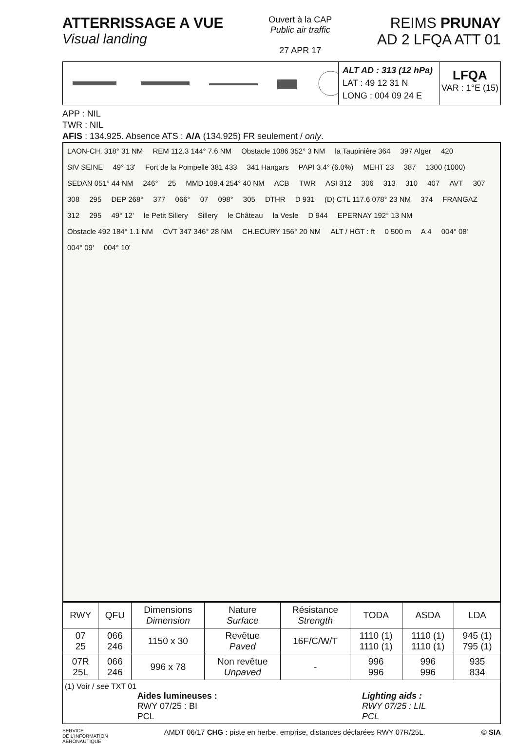ATTERRISSAGE A VUE
Visual landing
Ouvert à la CAP
Public air traffic
27 APR 17
REIMS PRUNAY
AD 2 LFQA ATT 01
ALT AD : 313 (12 hPa)
LAT : 49 12 31 N
LONG : 004 09 24 E
LFQA
VAR : 1°E (15)
APP : NIL
TWR : NIL
AFIS : 134.925. Absence ATS : A/A (134.925) FR seulement / only.
LAON-CH. 318° 31 NM REM 112.3 144° 7.6 NM Obstacle 1086 352° 3 NM la Taupinière 364 397 Alger 420 SIV SEINE 49° 13' Fort de la Pompelle 381 433 341 Hangars PAPI 3.4° (6.0%) MEHT 23 387 1300 (1000) SEDAN 051° 44 NM 246° 25 MMD 109.4 254° 40 NM ACB TWR ASI 312 306 313 310 407 AVT 307 308 295 DEP 268° 377 066° 07 098° 305 DTHR D 931 (D) CTL 117.6 078° 23 NM 374 FRANGAZ 312 295 49° 12' le Petit Sillery Sillery le Château la Vesle D 944 EPERNAY 192° 13 NM Obstacle 492 184° 1.1 NM CVT 347 346° 28 NM CH.ECURY 156° 20 NM ALT / HGT : ft 0 500 m A 4 004° 08' 004° 09' 004° 10'
| RWY | QFU | Dimensions Dimension | Nature Surface | Résistance Strength | TODA | ASDA | LDA |
| --- | --- | --- | --- | --- | --- | --- | --- |
| 07 25 | 066 246 | 1150 x 30 | Revêtue Paved | 16F/C/W/T | 1110 (1) 1110 (1) | 1110 (1) 1110 (1) | 945 (1) 795 (1) |
| 07R 25L | 066 246 | 996 x 78 | Non revêtue Unpaved | - | 996 996 | 996 996 | 935 834 |
| (1) Voir / see TXT 01 Aides lumineuses : RWY 07/25 : BI PCL Lighting aids : RWY 07/25 : LIL PCL | | | | | | | |
SERVICE
DE L'INFORMATION
AERONAUTIQUE
AMDT 06/17 CHG : piste en herbe, emprise, distances déclarées RWY 07R/25L.
© SIA